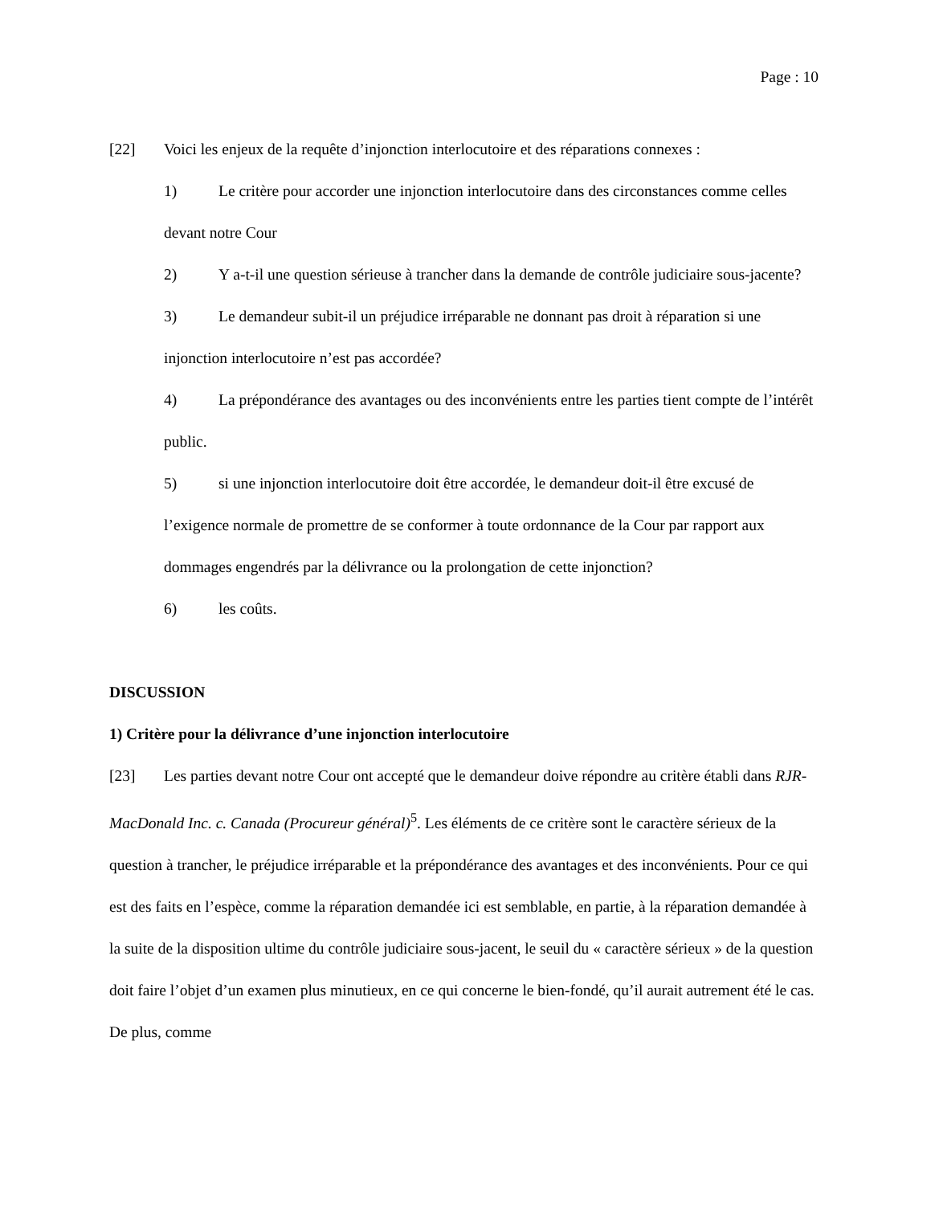Page : 10
[22] Voici les enjeux de la requête d’injonction interlocutoire et des réparations connexes :
1) Le critère pour accorder une injonction interlocutoire dans des circonstances comme celles devant notre Cour
2) Y a-t-il une question sérieuse à trancher dans la demande de contrôle judiciaire sous-jacente?
3) Le demandeur subit-il un préjudice irréparable ne donnant pas droit à réparation si une injonction interlocutoire n’est pas accordée?
4) La prépondérance des avantages ou des inconvénients entre les parties tient compte de l’intérêt public.
5) si une injonction interlocutoire doit être accordée, le demandeur doit-il être excusé de l’exigence normale de promettre de se conformer à toute ordonnance de la Cour par rapport aux dommages engendrés par la délivrance ou la prolongation de cette injonction?
6) les coûts.
DISCUSSION
1) Critère pour la délivrance d’une injonction interlocutoire
[23] Les parties devant notre Cour ont accepté que le demandeur doive répondre au critère établi dans RJR-MacDonald Inc. c. Canada (Procureur général)<sup>5</sup>. Les éléments de ce critère sont le caractère sérieux de la question à trancher, le préjudice irréparable et la prépondérance des avantages et des inconvénients. Pour ce qui est des faits en l’espèce, comme la réparation demandée ici est semblable, en partie, à la réparation demandée à la suite de la disposition ultime du contrôle judiciaire sous-jacent, le seuil du « caractère sérieux » de la question doit faire l’objet d’un examen plus minutieux, en ce qui concerne le bien-fondé, qu’il aurait autrement été le cas. De plus, comme